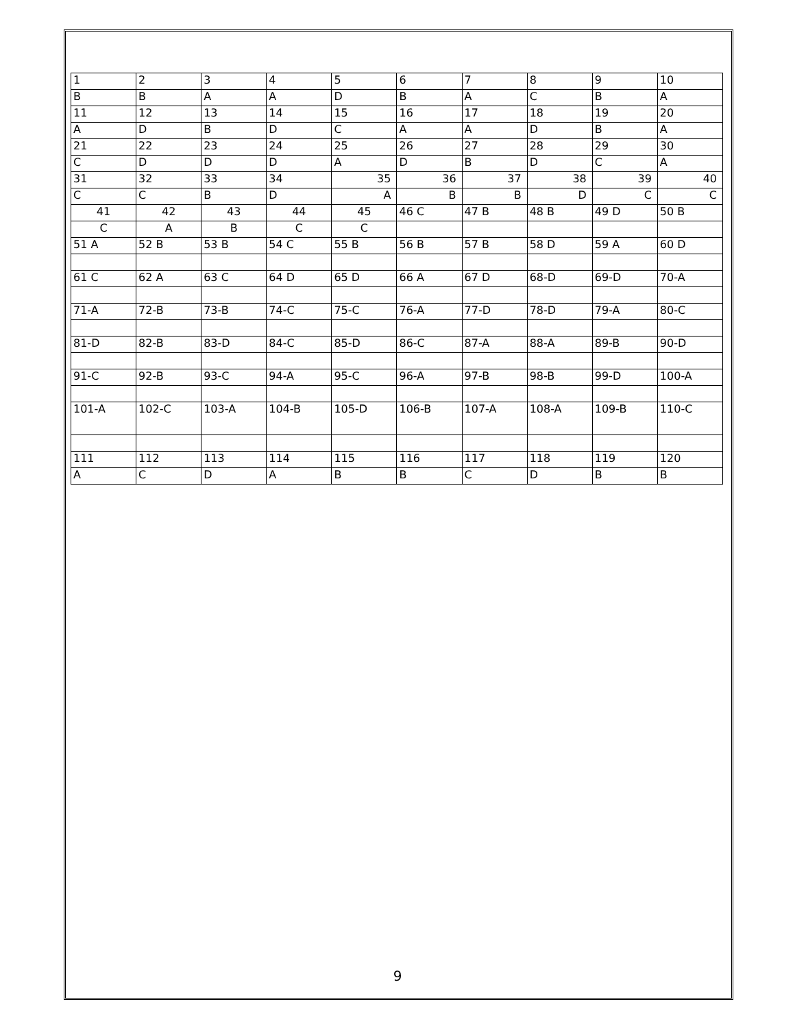| 1 | 2 | 3 | 4 | 5 | 6 | 7 | 8 | 9 | 10 |
| B | B | A | A | D | B | A | C | B | A |
| 11 | 12 | 13 | 14 | 15 | 16 | 17 | 18 | 19 | 20 |
| A | D | B | D | C | A | A | D | B | A |
| 21 | 22 | 23 | 24 | 25 | 26 | 27 | 28 | 29 | 30 |
| C | D | D | D | A | D | B | D | C | A |
| 31 | 32 | 33 | 34 | 35 | 36 | 37 | 38 | 39 | 40 |
| C | C | B | D | A | B | B | D | C | C |
| 41 | 42 | 43 | 44 | 45 | 46 C | 47 B | 48 B | 49 D | 50 B |
| C | A | B | C | C | | | | | |
| 51 A | 52 B | 53 B | 54 C | 55 B | 56 B | 57 B | 58 D | 59 A | 60 D |
| 61 C | 62 A | 63 C | 64 D | 65 D | 66 A | 67 D | 68-D | 69-D | 70-A |
| 71-A | 72-B | 73-B | 74-C | 75-C | 76-A | 77-D | 78-D | 79-A | 80-C |
| 81-D | 82-B | 83-D | 84-C | 85-D | 86-C | 87-A | 88-A | 89-B | 90-D |
| 91-C | 92-B | 93-C | 94-A | 95-C | 96-A | 97-B | 98-B | 99-D | 100-A |
| 101-A | 102-C | 103-A | 104-B | 105-D | 106-B | 107-A | 108-A | 109-B | 110-C |
| 111 | 112 | 113 | 114 | 115 | 116 | 117 | 118 | 119 | 120 |
| A | C | D | A | B | B | C | D | B | B |
9